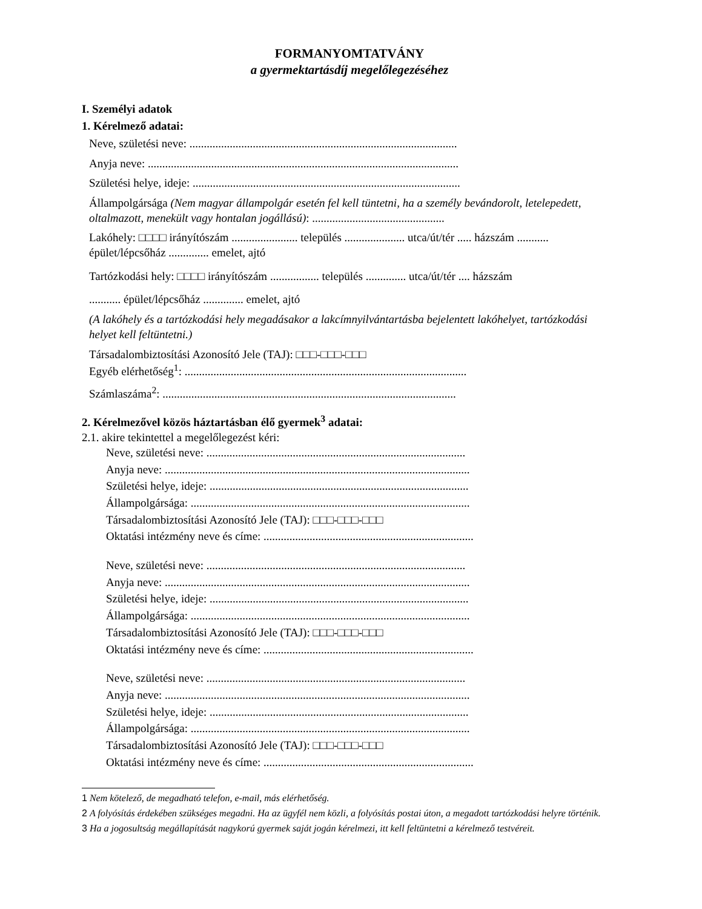FORMANYOMTATVÁNY
a gyermektartásdíj megelőlegezéséhez
I. Személyi adatok
1. Kérelmező adatai:
Neve, születési neve: .............................................................................................
Anyja neve: ............................................................................................................
Születési helye, ideje: .............................................................................................
Állampolgársága (Nem magyar állampolgár esetén fel kell tüntetni, ha a személy bevándorolt, letelepedett, oltalmazott, menekült vagy hontalan jogállású): ..............................................
Lakóhely: □□□□ irányítószám ....................... település ..................... utca/út/tér ..... házszám ........... épület/lépcsőház .............. emelet, ajtó
Tartózkodási hely: □□□□ irányítószám ................. település .............. utca/út/tér .... házszám
........... épület/lépcsőház .............. emelet, ajtó
(A lakóhely és a tartózkodási hely megadásakor a lakcímnyilvántartásba bejelentett lakóhelyet, tartózkodási helyet kell feltüntetni.)
Társadalombiztosítási Azonosító Jele (TAJ): □□□-□□□-□□□
Egyéb elérhetőség<sup>1</sup>: ..................................................................................................
Számlaszáma<sup>2</sup>: ......................................................................................................
2. Kérelmezővel közös háztartásban élő gyermek<sup>3</sup> adatai:
2.1. akire tekintettel a megelőlegezést kéri:
Neve, születési neve: ..........................................................................................
Anyja neve: ..........................................................................................................
Születési helye, ideje: ..........................................................................................
Állampolgársága: .................................................................................................
Társadalombiztosítási Azonosító Jele (TAJ): □□□-□□□-□□□
Oktatási intézmény neve és címe: .........................................................................
Neve, születési neve: ..........................................................................................
Anyja neve: ..........................................................................................................
Születési helye, ideje: ..........................................................................................
Állampolgársága: .................................................................................................
Társadalombiztosítási Azonosító Jele (TAJ): □□□-□□□-□□□
Oktatási intézmény neve és címe: .........................................................................
Neve, születési neve: ..........................................................................................
Anyja neve: ..........................................................................................................
Születési helye, ideje: ..........................................................................................
Állampolgársága: .................................................................................................
Társadalombiztosítási Azonosító Jele (TAJ): □□□-□□□-□□□
Oktatási intézmény neve és címe: .........................................................................
1 Nem kötelező, de megadható telefon, e-mail, más elérhetőség.
2 A folyósítás érdekében szükséges megadni. Ha az ügyfél nem közli, a folyósítás postai úton, a megadott tartózkodási helyre történik.
3 Ha a jogosultság megállapítását nagykorú gyermek saját jogán kérelmezi, itt kell feltüntetni a kérelmező testvéreit.